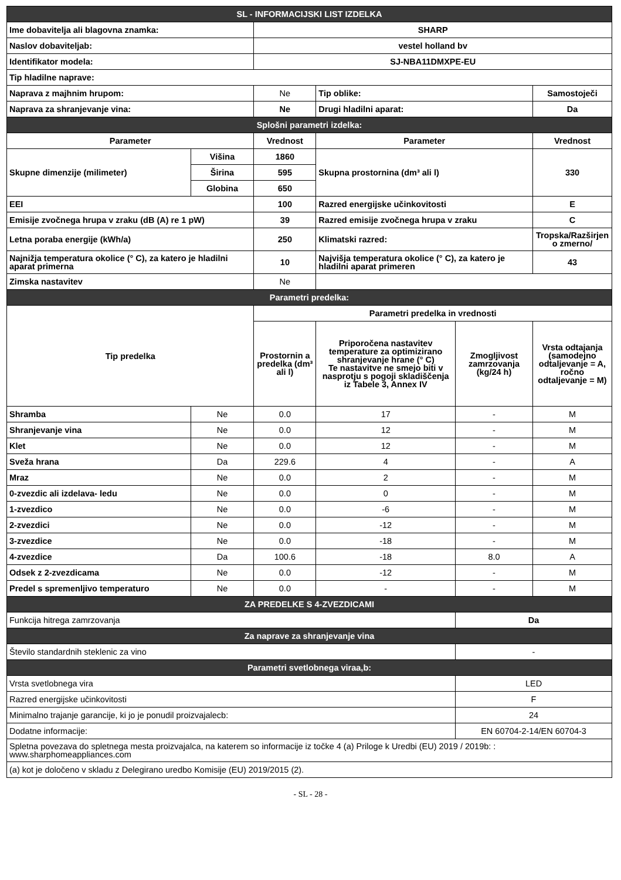| SL - INFORMACIJSKI LIST IZDELKA | | | | | |
| Ime dobavitelja ali blagovna znamka: | | SHARP | | | |
| Naslov dobaviteljab: | | vestel holland bv | | | |
| Identifikator modela: | | SJ-NBA11DMXPE-EU | | | |
| Tip hladilne naprave: | | | | | |
| Naprava z majhnim hrupom: | | Ne | Tip oblike: | | Samostoječi |
| Naprava za shranjevanje vina: | | Ne | Drugi hladilni aparat: | | Da |
| Splošni parametri izdelka: | | | | | |
| Parameter | | Vrednost | Parameter | | Vrednost |
| Skupne dimenzije (milimeter) | Višina | 1860 | Skupna prostornina (dm³ ali l) | | 330 |
| | Širina | 595 | | | |
| | Globina | 650 | | | |
| EEI | | 100 | Razred energijske učinkovitosti | | E |
| Emisije zvočnega hrupa v zraku (dB (A) re 1 pW) | | 39 | Razred emisije zvočnega hrupa v zraku | | C |
| Letna poraba energije (kWh/a) | | 250 | Klimatski razred: | | Tropska/Razširjen o zmerno/ |
| Najnižja temperatura okolice (° C), za katero je hladilni aparat primerna | | 10 | Najvišja temperatura okolice (° C), za katero je hladilni aparat primeren | | 43 |
| Zimska nastavitev | | Ne | | | |
| Parametri predelka: | | | | | |
| Tip predelka | | Parametri predelka in vrednosti | | | |
| | | Prostornin a predelka (dm³ ali l) | Priporočena nastavitev temperature za optimizirano shranjevanje hrane (° C) Te nastavitve ne smejo biti v nasprotju s pogoji skladiščenja iz Tabele 3, Annex IV | Zmogljivost zamrzovanja (kg/24 h) | Vrsta odtajanja (samodejno odtaljevanje = A, ročno odtaljevanje = M) |
| Shramba | Ne | 0.0 | 17 | - | M |
| Shranjevanje vina | Ne | 0.0 | 12 | - | M |
| Klet | Ne | 0.0 | 12 | - | M |
| Sveža hrana | Da | 229.6 | 4 | - | A |
| Mraz | Ne | 0.0 | 2 | - | M |
| 0-zvezdic ali izdelava- ledu | Ne | 0.0 | 0 | - | M |
| 1-zvezdico | Ne | 0.0 | -6 | - | M |
| 2-zvezdici | Ne | 0.0 | -12 | - | M |
| 3-zvezdice | Ne | 0.0 | -18 | - | M |
| 4-zvezdice | Da | 100.6 | -18 | 8.0 | A |
| Odsek z 2-zvezdicama | Ne | 0.0 | -12 | - | M |
| Predel s spremenljivo temperaturo | Ne | 0.0 | - | - | M |
| ZA PREDELKE S 4-ZVEZDICAMI | | | | | |
| Funkcija hitrega zamrzovanja | | | | Da | |
| Za naprave za shranjevanje vina | | | | | |
| Število standardnih steklenic za vino | | | | - | |
| Parametri svetlobnega viraa,b: | | | | | |
| Vrsta svetlobnega vira | | | | LED | |
| Razred energijske učinkovitosti | | | | F | |
| Minimalno trajanje garancije, ki jo je ponudil proizvajalecb: | | | | 24 | |
| Dodatne informacije: | | | | EN 60704-2-14/EN 60704-3 | |
| Spletna povezava do spletnega mesta proizvajalca, na katerem so informacije iz točke 4 (a) Priloge k Uredbi (EU) 2019 / 2019b: : www.sharphomeappliances.com | | | | | |
| (a) kot je določeno v skladu z Delegirano uredbo Komisije (EU) 2019/2015 (2). | | | | | |
- SL - 28 -